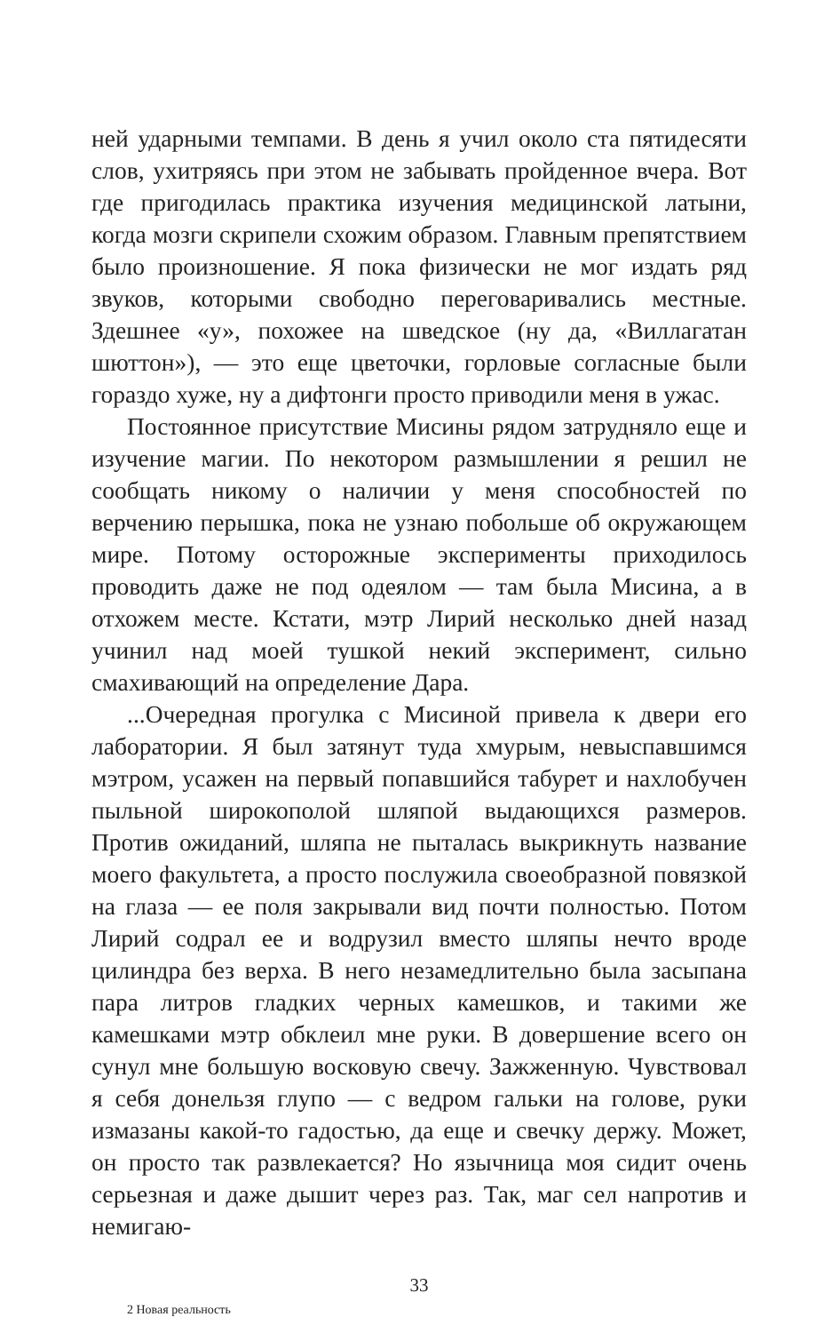ней ударными темпами. В день я учил около ста пятидесяти слов, ухитряясь при этом не забывать пройденное вчера. Вот где пригодилась практика изучения медицинской латыни, когда мозги скрипели схожим образом. Главным препятствием было произношение. Я пока физически не мог издать ряд звуков, которыми свободно переговаривались местные. Здешнее «у», похожее на шведское (ну да, «Виллагатан шюттон»), — это еще цветочки, горловые согласные были гораздо хуже, ну а дифтонги просто приводили меня в ужас.
Постоянное присутствие Мисины рядом затрудняло еще и изучение магии. По некотором размышлении я решил не сообщать никому о наличии у меня способностей по верчению перышка, пока не узнаю побольше об окружающем мире. Потому осторожные эксперименты приходилось проводить даже не под одеялом — там была Мисина, а в отхожем месте. Кстати, мэтр Лирий несколько дней назад учинил над моей тушкой некий эксперимент, сильно смахивающий на определение Дара.
...Очередная прогулка с Мисиной привела к двери его лаборатории. Я был затянут туда хмурым, невыспавшимся мэтром, усажен на первый попавшийся табурет и нахлобучен пыльной широкополой шляпой выдающихся размеров. Против ожиданий, шляпа не пыталась выкрикнуть название моего факультета, а просто послужила своеобразной повязкой на глаза — ее поля закрывали вид почти полностью. Потом Лирий содрал ее и водрузил вместо шляпы нечто вроде цилиндра без верха. В него незамедлительно была засыпана пара литров гладких черных камешков, и такими же камешками мэтр обклеил мне руки. В довершение всего он сунул мне большую восковую свечу. Зажженную. Чувствовал я себя донельзя глупо — с ведром гальки на голове, руки измазаны какой-то гадостью, да еще и свечку держу. Может, он просто так развлекается? Но язычница моя сидит очень серьезная и даже дышит через раз. Так, маг сел напротив и немигаю-
33
2 Новая реальность